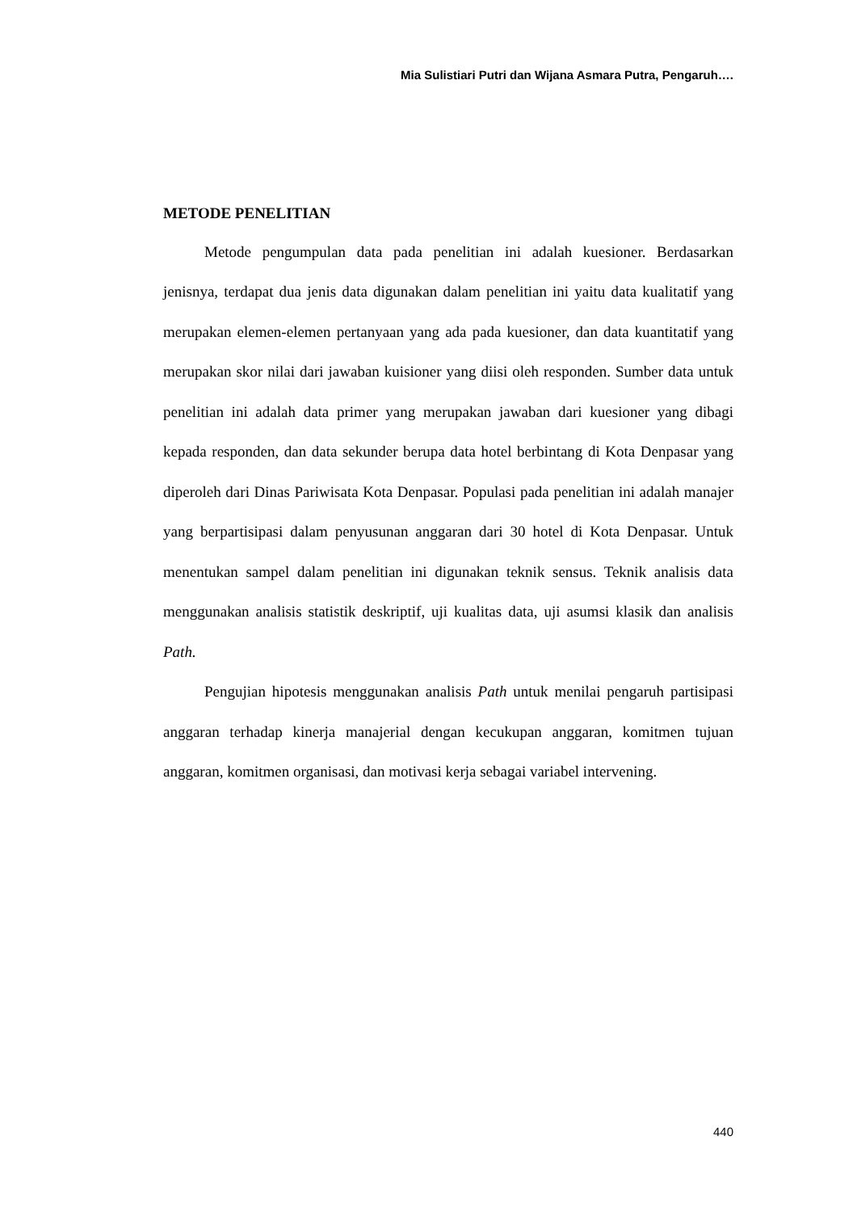Mia Sulistiari Putri dan Wijana Asmara Putra, Pengaruh….
METODE PENELITIAN
Metode pengumpulan data pada penelitian ini adalah kuesioner. Berdasarkan jenisnya, terdapat dua jenis data digunakan dalam penelitian ini yaitu data kualitatif yang merupakan elemen-elemen pertanyaan yang ada pada kuesioner, dan data kuantitatif yang merupakan skor nilai dari jawaban kuisioner yang diisi oleh responden. Sumber data untuk penelitian ini adalah data primer yang merupakan jawaban dari kuesioner yang dibagi kepada responden, dan data sekunder berupa data hotel berbintang di Kota Denpasar yang diperoleh dari Dinas Pariwisata Kota Denpasar. Populasi pada penelitian ini adalah manajer yang berpartisipasi dalam penyusunan anggaran dari 30 hotel di Kota Denpasar. Untuk menentukan sampel dalam penelitian ini digunakan teknik sensus. Teknik analisis data menggunakan analisis statistik deskriptif, uji kualitas data, uji asumsi klasik dan analisis Path.
Pengujian hipotesis menggunakan analisis Path untuk menilai pengaruh partisipasi anggaran terhadap kinerja manajerial dengan kecukupan anggaran, komitmen tujuan anggaran, komitmen organisasi, dan motivasi kerja sebagai variabel intervening.
440